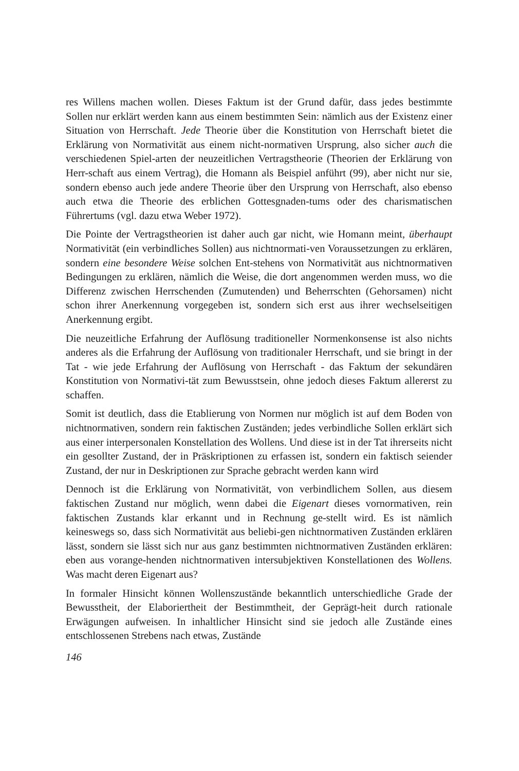res Willens machen wollen. Dieses Faktum ist der Grund dafür, dass jedes bestimmte Sollen nur erklärt werden kann aus einem bestimmten Sein: nämlich aus der Existenz einer Situation von Herrschaft. Jede Theorie über die Konstitution von Herrschaft bietet die Erklärung von Normativität aus einem nicht-normativen Ursprung, also sicher auch die verschiedenen Spiel-arten der neuzeitlichen Vertragstheorie (Theorien der Erklärung von Herr-schaft aus einem Vertrag), die Homann als Beispiel anführt (99), aber nicht nur sie, sondern ebenso auch jede andere Theorie über den Ursprung von Herrschaft, also ebenso auch etwa die Theorie des erblichen Gottesgnaden-tums oder des charismatischen Führertums (vgl. dazu etwa Weber 1972).
Die Pointe der Vertragstheorien ist daher auch gar nicht, wie Homann meint, überhaupt Normativität (ein verbindliches Sollen) aus nichtnormati-ven Voraussetzungen zu erklären, sondern eine besondere Weise solchen Ent-stehens von Normativität aus nichtnormativen Bedingungen zu erklären, nämlich die Weise, die dort angenommen werden muss, wo die Differenz zwischen Herrschenden (Zumutenden) und Beherrschten (Gehorsamen) nicht schon ihrer Anerkennung vorgegeben ist, sondern sich erst aus ihrer wechselseitigen Anerkennung ergibt.
Die neuzeitliche Erfahrung der Auflösung traditioneller Normenkonsense ist also nichts anderes als die Erfahrung der Auflösung von traditionaler Herrschaft, und sie bringt in der Tat - wie jede Erfahrung der Auflösung von Herrschaft - das Faktum der sekundären Konstitution von Normativi-tät zum Bewusstsein, ohne jedoch dieses Faktum allererst zu schaffen.
Somit ist deutlich, dass die Etablierung von Normen nur möglich ist auf dem Boden von nichtnormativen, sondern rein faktischen Zuständen; jedes verbindliche Sollen erklärt sich aus einer interpersonalen Konstellation des Wollens. Und diese ist in der Tat ihrerseits nicht ein gesollter Zustand, der in Präskriptionen zu erfassen ist, sondern ein faktisch seiender Zustand, der nur in Deskriptionen zur Sprache gebracht werden kann wird
Dennoch ist die Erklärung von Normativität, von verbindlichem Sollen, aus diesem faktischen Zustand nur möglich, wenn dabei die Eigenart dieses vornormativen, rein faktischen Zustands klar erkannt und in Rechnung ge-stellt wird. Es ist nämlich keineswegs so, dass sich Normativität aus beliebi-gen nichtnormativen Zuständen erklären lässt, sondern sie lässt sich nur aus ganz bestimmten nichtnormativen Zuständen erklären: eben aus vorange-henden nichtnormativen intersubjektiven Konstellationen des Wollens. Was macht deren Eigenart aus?
In formaler Hinsicht können Wollenszustände bekanntlich unterschiedliche Grade der Bewusstheit, der Elaboriertheit der Bestimmtheit, der Geprägt-heit durch rationale Erwägungen aufweisen. In inhaltlicher Hinsicht sind sie jedoch alle Zustände eines entschlossenen Strebens nach etwas, Zustände
146